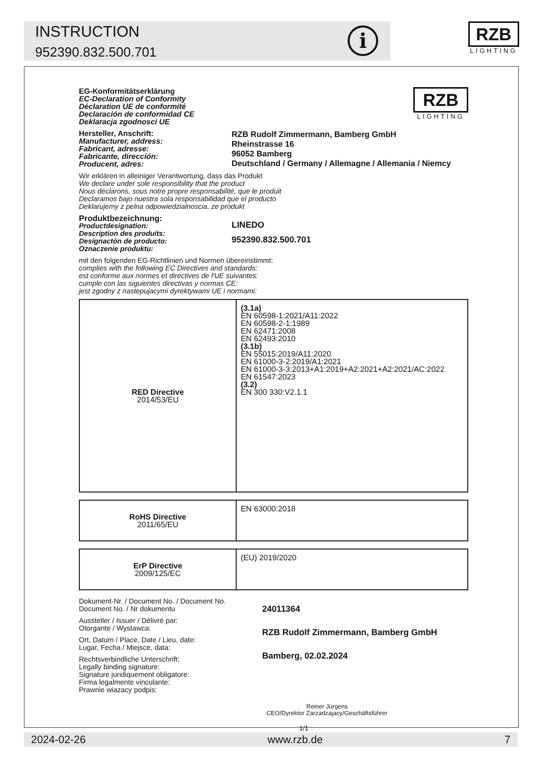INSTRUCTION
952390.832.500.701
i
RZB
LIGHTING
EG-Konformitätserklärung
EC-Declaration of Conformity
Déclaration UE de conformité
Declaración de conformidad CE
Deklaracja zgodnosci UE
RZB
LIGHTING
Hersteller, Anschrift:
Manufacturer, address:
Fabricant, adresse:
Fabricante, dirección:
Producent, adres:
RZB Rudolf Zimmermann, Bamberg GmbH
Rheinstrasse 16
96052 Bamberg
Deutschland / Germany / Allemagne / Allemania / Niemcy
Wir erklären in alleiniger Verantwortung, dass das Produkt
We declare under sole responsibility that the product
Nous déclarons, sous notre propre responsabilité, que le produit
Declaramos bajo nuestra sola responsabilidad que el producto
Deklarujemy z pelna odpowiedzialnoscia, ze produkt
Produktbezeichnung:
Productdesignation:
Description des produits:
Designactón de producto:
Oznaczenie produktu:
LINEDO
952390.832.500.701
mit den folgenden EG-Richtlinien und Normen übereinstimmt:
complies with the following EC Directives and standards:
est conforme aux normes et directives de l'UE suivantes:
cumple con las siguientes directivas y normas CE:
jest zgodny z nastepujacymi dyrektywami UE i normami:
| RED Directive 2014/53/EU | (3.1a) EN 60598-1:2021/A11:2022 EN 60598-2-1:1989 EN 62471:2008 EN 62493:2010 (3.1b) EN 55015:2019/A11:2020 EN 61000-3-2:2019/A1:2021 EN 61000-3-3:2013+A1:2019+A2:2021+A2:2021/AC:2022 EN 61547:2023 (3.2) EN 300 330:V2.1.1 |
| RoHS Directive 2011/65/EU | EN 63000:2018 |
| ErP Directive 2009/125/EC | (EU) 2019/2020 |
Dokument-Nr. / Document No. / Document No.
Document No. / Nr dokumentu
Aussteller / Issuer / Délivré par:
Otorgante / Wystawca:
Ort, Datum / Place, Date / Lieu, date:
Lugar, Fecha / Miejsce, data:
Rechtsverbindliche Unterschrift:
Legally binding signature:
Signature juridiquement obligatore:
Firma legalmente vinculante:
Prawnie wiazacy podpis:
24011364
RZB Rudolf Zimmermann, Bamberg GmbH
Bamberg, 02.02.2024
Reiner Jürgens
CEO/Dyrektor Zarzadzajacy/Geschäftsführer
1/1
2024-02-26 www.rzb.de 7